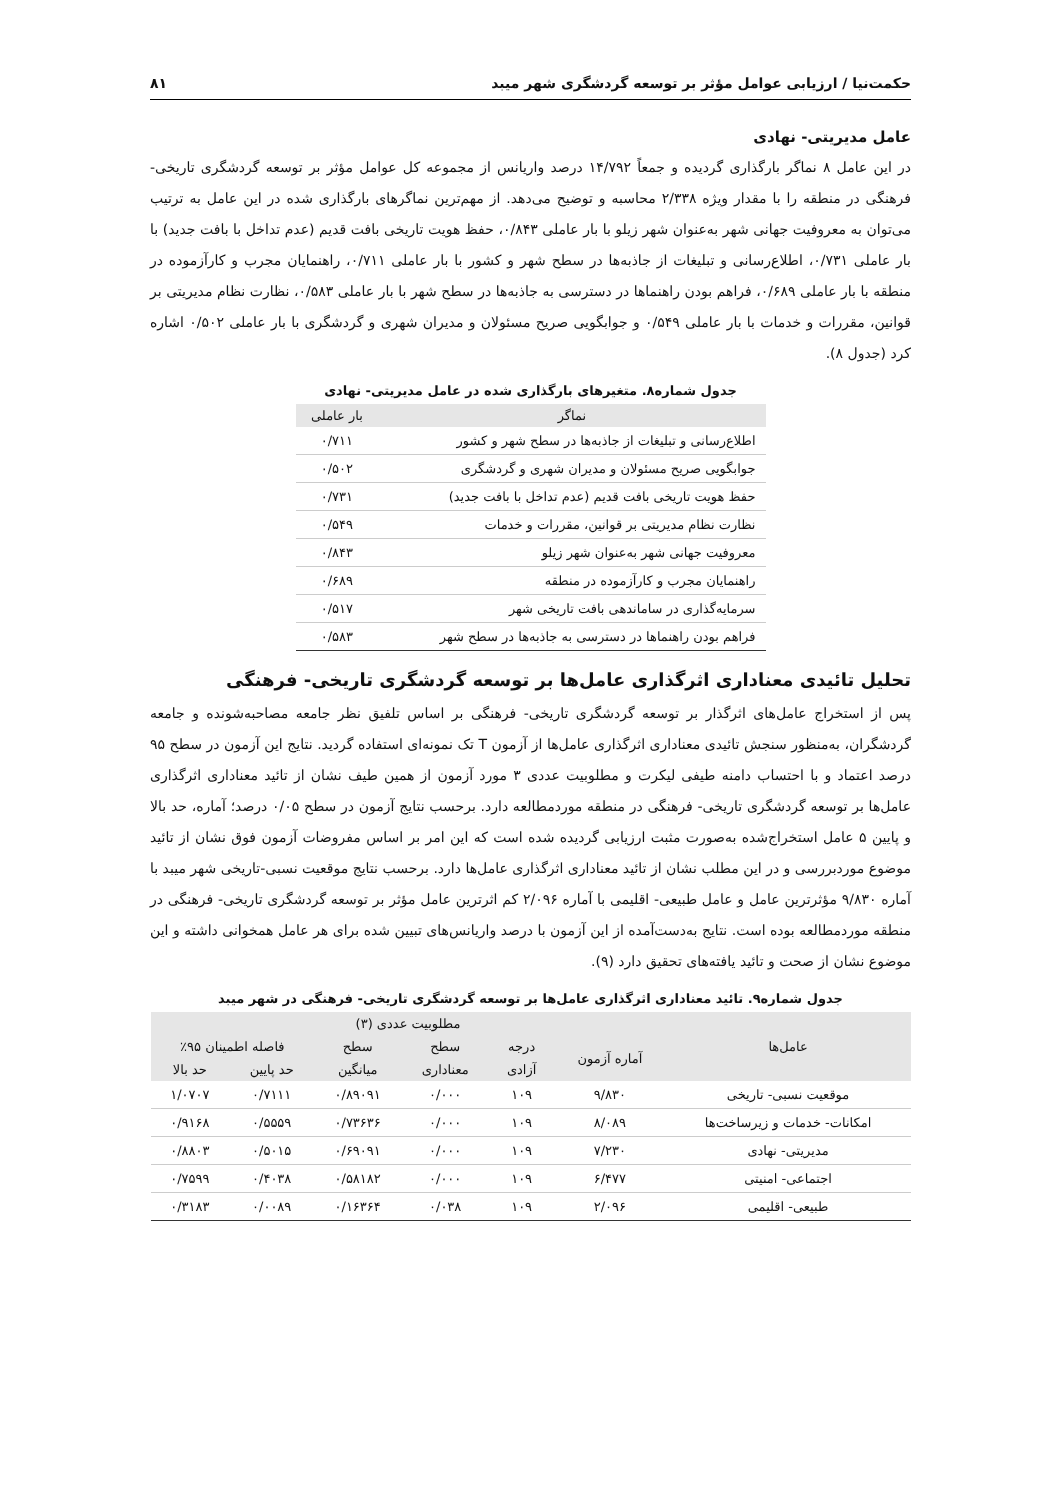حکمت‌نیا / ارزیابی عوامل مؤثر بر توسعه گردشگری شهر میبد ۸۱
عامل مدیریتی- نهادی
در این عامل ۸ نماگر بارگذاری گردیده و جمعاً ۱۴/۷۹۲ درصد واریانس از مجموعه کل عوامل مؤثر بر توسعه گردشگری تاریخی- فرهنگی در منطقه را با مقدار ویژه ۲/۳۳۸ محاسبه و توضیح می‌دهد. از مهم‌ترین نماگرهای بارگذاری شده در این عامل به ترتیب می‌توان به معروفیت جهانی شهر به‌عنوان شهر زیلو با بار عاملی ۰/۸۴۳، حفظ هویت تاریخی بافت قدیم (عدم تداخل با بافت جدید) با بار عاملی ۰/۷۳۱، اطلاع‌رسانی و تبلیغات از جاذبه‌ها در سطح شهر و کشور با بار عاملی ۰/۷۱۱، راهنمایان مجرب و کارآزموده در منطقه با بار عاملی ۰/۶۸۹، فراهم بودن راهنماها در دسترسی به جاذبه‌ها در سطح شهر با بار عاملی ۰/۵۸۳، نظارت نظام مدیریتی بر قوانین، مقررات و خدمات با بار عاملی ۰/۵۴۹ و جوابگویی صریح مسئولان و مدیران شهری و گردشگری با بار عاملی ۰/۵۰۲ اشاره کرد (جدول ۸).
جدول شماره۸. متغیرهای بارگذاری شده در عامل مدیریتی- نهادی
| نماگر | بار عاملی |
| --- | --- |
| اطلاع‌رسانی و تبلیغات از جاذبه‌ها در سطح شهر و کشور | ۰/۷۱۱ |
| جوابگویی صریح مسئولان و مدیران شهری و گردشگری | ۰/۵۰۲ |
| حفظ هویت تاریخی بافت قدیم (عدم تداخل با بافت جدید) | ۰/۷۳۱ |
| نظارت نظام مدیریتی بر قوانین، مقررات و خدمات | ۰/۵۴۹ |
| معروفیت جهانی شهر به‌عنوان شهر زیلو | ۰/۸۴۳ |
| راهنمایان مجرب و کارآزموده در منطقه | ۰/۶۸۹ |
| سرمایه‌گذاری در ساماندهی بافت تاریخی شهر | ۰/۵۱۷ |
| فراهم بودن راهنماها در دسترسی به جاذبه‌ها در سطح شهر | ۰/۵۸۳ |
تحلیل تائیدی معناداری اثرگذاری عامل‌ها بر توسعه گردشگری تاریخی- فرهنگی
پس از استخراج عامل‌های اثرگذار بر توسعه گردشگری تاریخی- فرهنگی بر اساس تلفیق نظر جامعه مصاحبه‌شونده و جامعه گردشگران، به‌منظور سنجش تائیدی معناداری اثرگذاری عامل‌ها از آزمون T تک نمونه‌ای استفاده گردید. نتایج این آزمون در سطح ۹۵ درصد اعتماد و با احتساب دامنه طیفی لیکرت و مطلوبیت عددی ۳ مورد آزمون از همین طیف نشان از تائید معناداری اثرگذاری عامل‌ها بر توسعه گردشگری تاریخی- فرهنگی در منطقه موردمطالعه دارد. برحسب نتایج آزمون در سطح ۰/۰۵ درصد؛ آماره، حد بالا و پایین ۵ عامل استخراج‌شده به‌صورت مثبت ارزیابی گردیده شده است که این امر بر اساس مفروضات آزمون فوق نشان از تائید موضوع موردبررسی و در این مطلب نشان از تائید معناداری اثرگذاری عامل‌ها دارد. برحسب نتایج موقعیت نسبی-تاریخی شهر میبد با آماره ۹/۸۳۰ مؤثرترین عامل و عامل طبیعی- اقلیمی با آماره ۲/۰۹۶ کم اثرترین عامل مؤثر بر توسعه گردشگری تاریخی- فرهنگی در منطقه موردمطالعه بوده است. نتایج به‌دست‌آمده از این آزمون با درصد واریانس‌های تبیین شده برای هر عامل همخوانی داشته و این موضوع نشان از صحت و تائید یافته‌های تحقیق دارد (۹).
جدول شماره۹. تائید معناداری اثرگذاری عامل‌ها بر توسعه گردشگری تاریخی- فرهنگی در شهر میبد
| عامل‌ها | مطلوبیت عددی (۳) | | | | | |
| --- | --- | --- | --- | --- | --- | --- |
| | آماره آزمون | درجه | سطح | سطح | فاصله اطمینان ۹۵٪ | |
| | | آزادی | معناداری | میانگین | حد پایین | حد بالا |
| موقعیت نسبی- تاریخی | ۹/۸۳۰ | ۱۰۹ | ۰/۰۰۰ | ۰/۸۹۰۹۱ | ۰/۷۱۱۱ | ۱/۰۷۰۷ |
| امکانات- خدمات و زیرساخت‌ها | ۸/۰۸۹ | ۱۰۹ | ۰/۰۰۰ | ۰/۷۳۶۳۶ | ۰/۵۵۵۹ | ۰/۹۱۶۸ |
| مدیریتی- نهادی | ۷/۲۳۰ | ۱۰۹ | ۰/۰۰۰ | ۰/۶۹۰۹۱ | ۰/۵۰۱۵ | ۰/۸۸۰۳ |
| اجتماعی- امنیتی | ۶/۴۷۷ | ۱۰۹ | ۰/۰۰۰ | ۰/۵۸۱۸۲ | ۰/۴۰۳۸ | ۰/۷۵۹۹ |
| طبیعی- اقلیمی | ۲/۰۹۶ | ۱۰۹ | ۰/۰۳۸ | ۰/۱۶۳۶۴ | ۰/۰۰۸۹ | ۰/۳۱۸۳ |